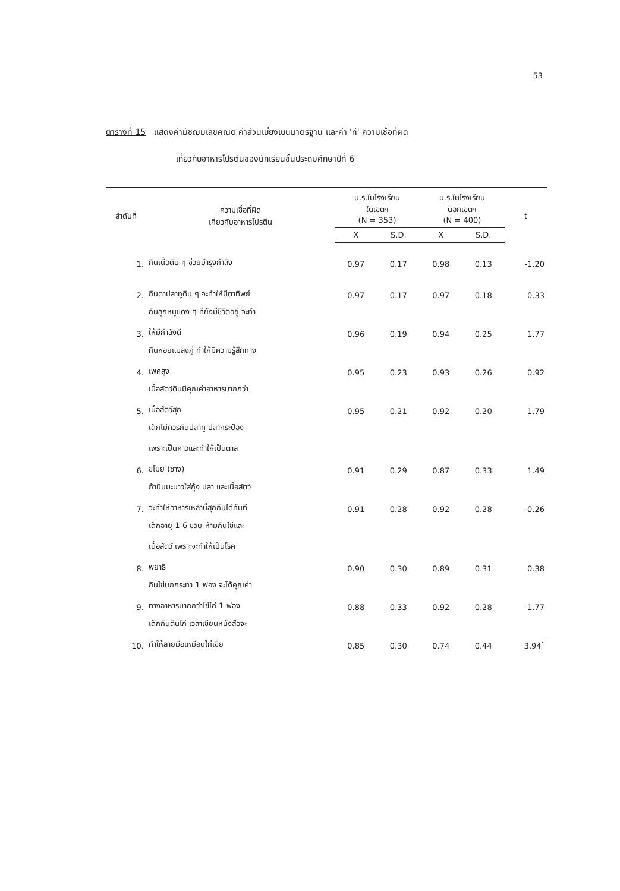53
ตารางที่ 15 แสดงค่ามัชฌิมเลขคณิต ค่าส่วนเบี่ยงเบนมาตรฐาน และค่า 'ที' ความเชื่อที่ผิด
เกี่ยวกับอาหารโปรตีนของนักเรียนชั้นประถมศึกษาปีที่ 6
| ลำดับที่ | ความเชื่อที่ผิด เกี่ยวกับอาหารโปรตีน | น.ร.ในโรงเรียน ในเขตฯ (N = 353) | | น.ร.ในโรงเรียน นอกเขตฯ (N = 400) | | t |
| --- | --- | --- | --- | --- | --- | --- |
| | | X | S.D. | X | S.D. | |
| 1. | กินเนื้อดิบ ๆ ช่วยบำรุงกำลัง | 0.97 | 0.17 | 0.98 | 0.13 | -1.20 |
| 2. | กินตาปลาทูดิบ ๆ จะทำให้มีตาทิพย์ | 0.97 | 0.17 | 0.97 | 0.18 | 0.33 |
| 3. | กินลูกหนูแดง ๆ ที่ยังมีชีวิตอยู่ จะทำ ให้มีกำลังดี | 0.96 | 0.19 | 0.94 | 0.25 | 1.77 |
| 4. | กินหอยแมลงภู่ ทำให้มีความรู้สึกทาง เพศสูง | 0.95 | 0.23 | 0.93 | 0.26 | 0.92 |
| 5. | เนื้อสัตว์ดิบมีคุณค่าอาหารมากกว่า เนื้อสัตว์สุก | 0.95 | 0.21 | 0.92 | 0.20 | 1.79 |
| 6. | เด็กไม่ควรกินปลาทู ปลากระป๋อง เพราะเป็นคาวและทำให้เป็นตาล ขโมย (ซาง) | 0.91 | 0.29 | 0.87 | 0.33 | 1.49 |
| 7. | ถ้าบีบมะนาวใส่กุ้ง ปลา และเนื้อสัตว์ จะทำให้อาหารเหล่านี้สุกกินได้ทันที | 0.91 | 0.28 | 0.92 | 0.28 | -0.26 |
| 8. | เด็กอายุ 1-6 ขวบ ห้ามกินไข่และ เนื้อสัตว์ เพราะจะทำให้เป็นโรค พยาธิ | 0.90 | 0.30 | 0.89 | 0.31 | 0.38 |
| 9. | กินไข่นกกระทา 1 ฟอง จะได้คุณค่า ทางอาหารมากกว่าไข่ไก่ 1 ฟอง | 0.88 | 0.33 | 0.92 | 0.28 | -1.77 |
| 10. | เด็กกินตีนไก่ เวลาเขียนหนังสือจะ ทำให้ลายมือเหมือนไก่เขี่ย | 0.85 | 0.30 | 0.74 | 0.44 | 3.94<sup>*</sup> |